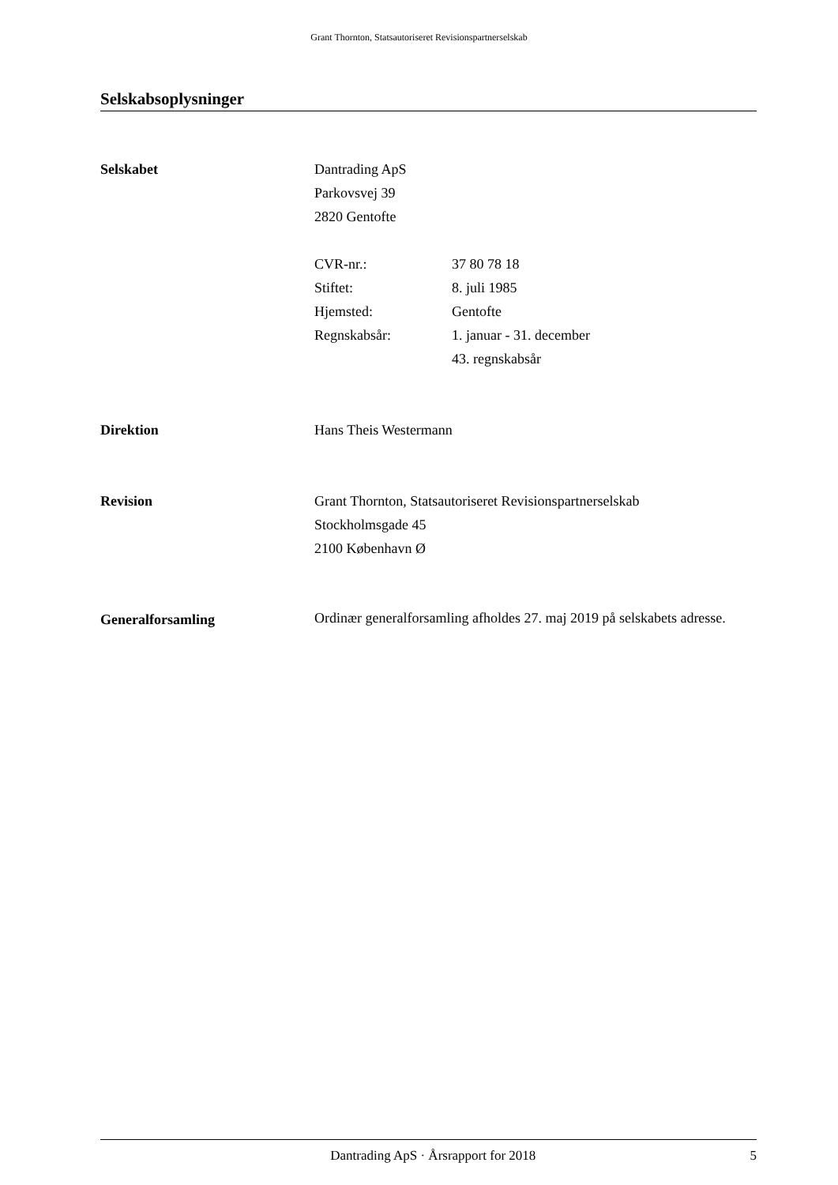Grant Thornton, Statsautoriseret Revisionspartnerselskab
Selskabsoplysninger
Selskabet Dantrading ApS
Parkovsvej 39
2820 Gentofte
CVR-nr.: 37 80 78 18
Stiftet: 8. juli 1985
Hjemsted: Gentofte
Regnskabsår: 1. januar - 31. december
43. regnskabsår
Direktion Hans Theis Westermann
Revision Grant Thornton, Statsautoriseret Revisionspartnerselskab
Stockholmsgade 45
2100 København Ø
Generalforsamling
Ordinær generalforsamling afholdes 27. maj 2019 på selskabets adresse.
Dantrading ApS · Årsrapport for 2018 5